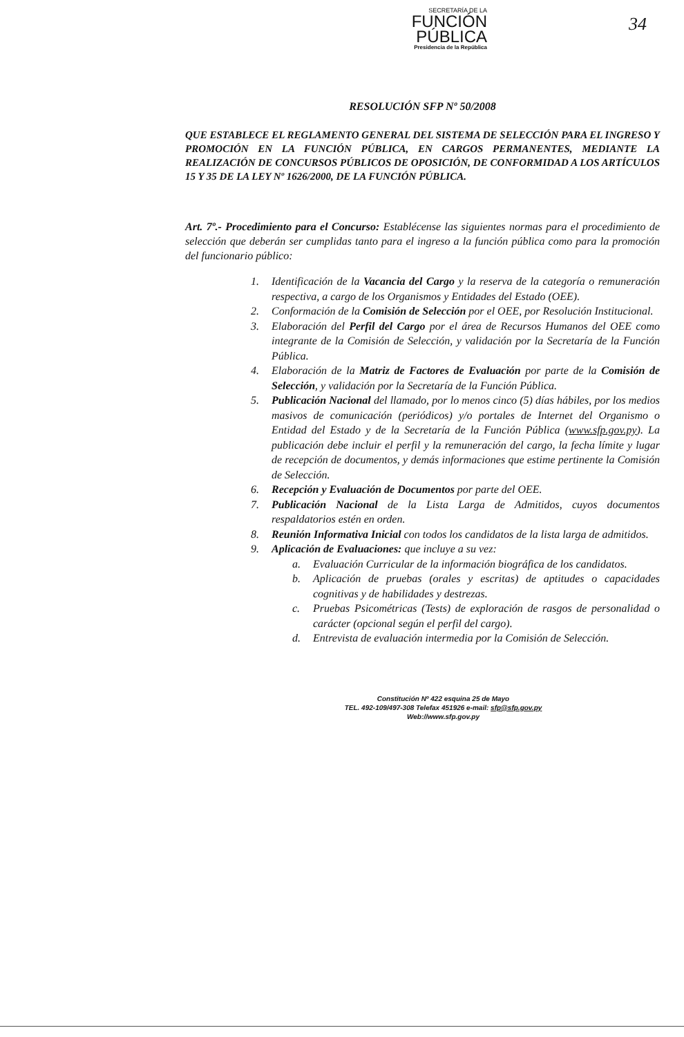SECRETARÍA DE LA
FUNCIÓN
PÚBLICA
Presidencia de la República
34
RESOLUCIÓN SFP Nº 50/2008
QUE ESTABLECE EL REGLAMENTO GENERAL DEL SISTEMA DE SELECCIÓN PARA EL INGRESO Y PROMOCIÓN EN LA FUNCIÓN PÚBLICA, EN CARGOS PERMANENTES, MEDIANTE LA REALIZACIÓN DE CONCURSOS PÚBLICOS DE OPOSICIÓN, DE CONFORMIDAD A LOS ARTÍCULOS 15 Y 35 DE LA LEY Nº 1626/2000, DE LA FUNCIÓN PÚBLICA.
Art. 7º.- Procedimiento para el Concurso: Establécense las siguientes normas para el procedimiento de selección que deberán ser cumplidas tanto para el ingreso a la función pública como para la promoción del funcionario público:
1. Identificación de la Vacancia del Cargo y la reserva de la categoría o remuneración respectiva, a cargo de los Organismos y Entidades del Estado (OEE).
2. Conformación de la Comisión de Selección por el OEE, por Resolución Institucional.
3. Elaboración del Perfil del Cargo por el área de Recursos Humanos del OEE como integrante de la Comisión de Selección, y validación por la Secretaría de la Función Pública.
4. Elaboración de la Matriz de Factores de Evaluación por parte de la Comisión de Selección, y validación por la Secretaría de la Función Pública.
5. Publicación Nacional del llamado, por lo menos cinco (5) días hábiles, por los medios masivos de comunicación (periódicos) y/o portales de Internet del Organismo o Entidad del Estado y de la Secretaría de la Función Pública (www.sfp.gov.py). La publicación debe incluir el perfil y la remuneración del cargo, la fecha límite y lugar de recepción de documentos, y demás informaciones que estime pertinente la Comisión de Selección.
6. Recepción y Evaluación de Documentos por parte del OEE.
7. Publicación Nacional de la Lista Larga de Admitidos, cuyos documentos respaldatorios estén en orden.
8. Reunión Informativa Inicial con todos los candidatos de la lista larga de admitidos.
9. Aplicación de Evaluaciones: que incluye a su vez:
a. Evaluación Curricular de la información biográfica de los candidatos.
b. Aplicación de pruebas (orales y escritas) de aptitudes o capacidades cognitivas y de habilidades y destrezas.
c. Pruebas Psicométricas (Tests) de exploración de rasgos de personalidad o carácter (opcional según el perfil del cargo).
d. Entrevista de evaluación intermedia por la Comisión de Selección.
Constitución Nº 422 esquina 25 de Mayo
TEL. 492-109/497-308 Telefax 451926 e-mail: sfp@sfp.gov.py
Web://www.sfp.gov.py